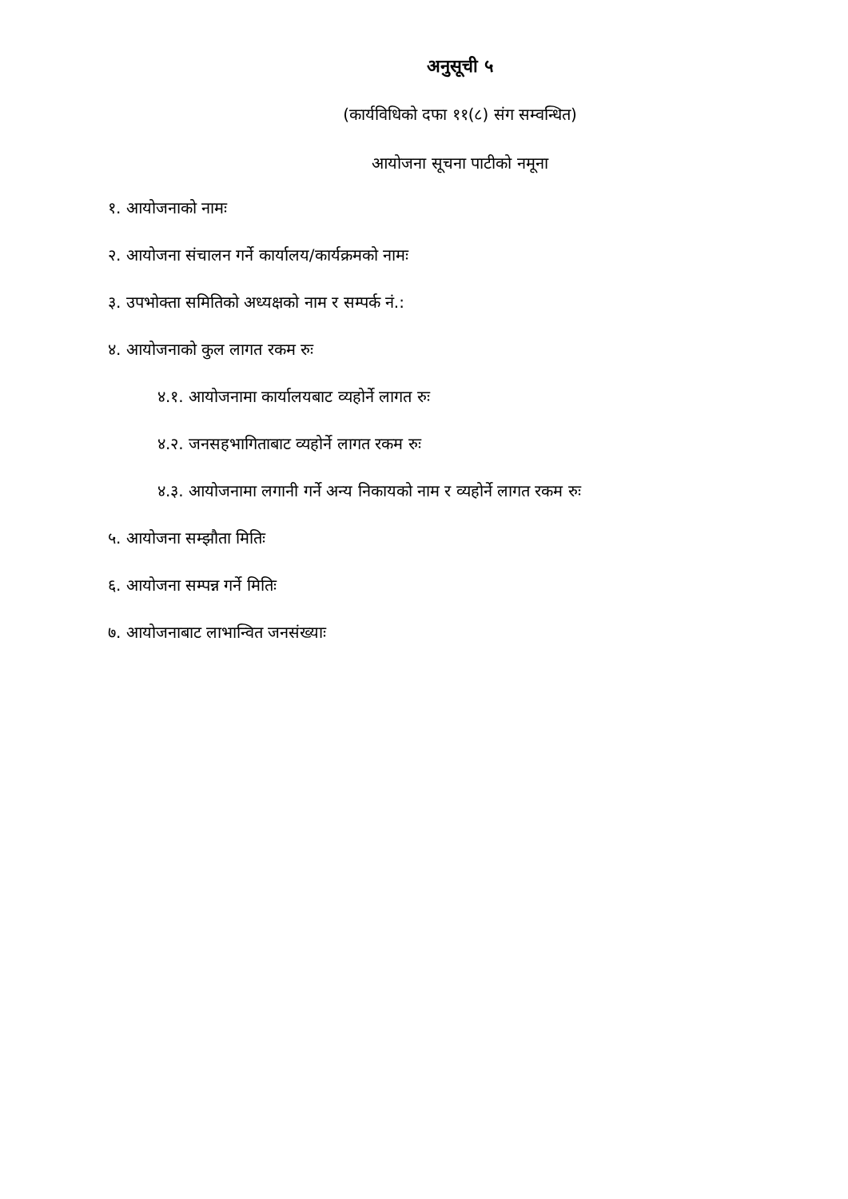अनुसूची ५
(कार्यविधिको दफा ११(८) संग सम्वन्धित)
आयोजना सूचना पाटीको नमूना
१. आयोजनाको नामः
२. आयोजना संचालन गर्ने कार्यालय/कार्यक्रमको नामः
३. उपभोक्ता समितिको अध्यक्षको नाम र सम्पर्क नं.:
४. आयोजनाको कुल लागत रकम रुः
४.१. आयोजनामा कार्यालयबाट व्यहोर्ने लागत रुः
४.२. जनसहभागिताबाट व्यहोर्ने लागत रकम रुः
४.३. आयोजनामा लगानी गर्ने अन्य निकायको नाम र व्यहोर्ने लागत रकम रुः
५. आयोजना सम्झौता मितिः
६. आयोजना सम्पन्न गर्ने मितिः
७. आयोजनाबाट लाभान्वित जनसंख्याः